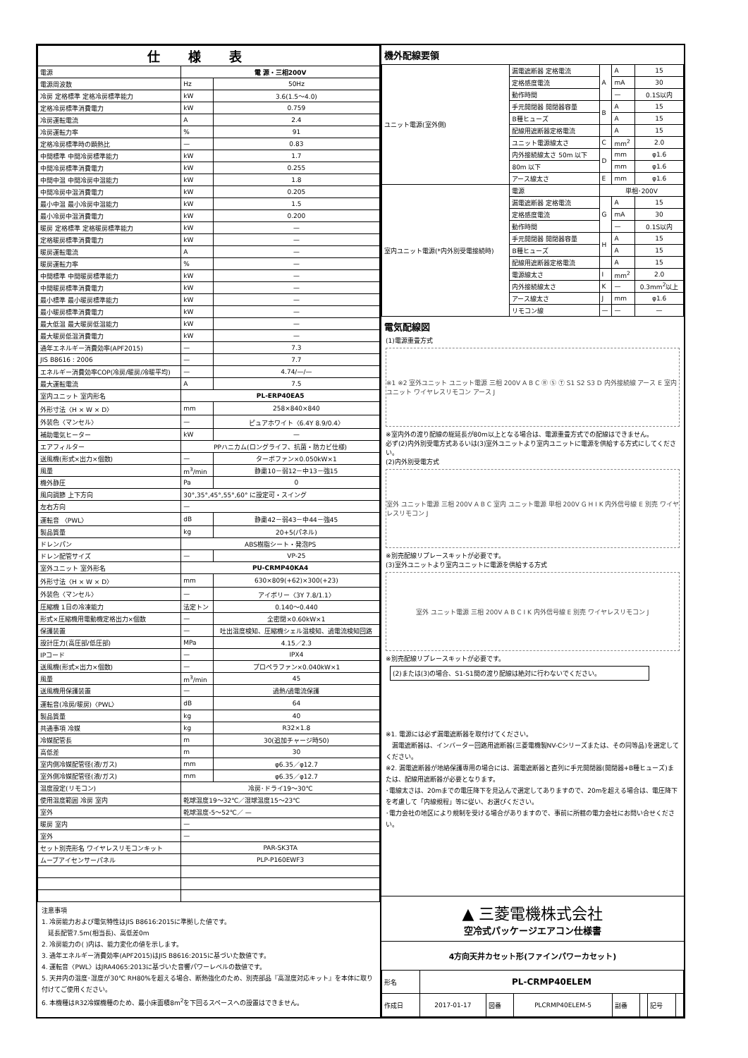| 仕様表 | | |
| --- | --- | --- |
| 電源 | 電 源・三相200V | |
| 電源周波数 | Hz | 50Hz |
| 冷房 定格標準 定格冷房標準能力 | kW | 3.6(1.5～4.0) |
| 定格冷房標準消費電力 | kW | 0.759 |
| 冷房運転電流 | A | 2.4 |
| 冷房運転力率 | % | 91 |
| 定格冷房標準時の顕熱比 | — | 0.83 |
| 中間標準 中間冷房標準能力 | kW | 1.7 |
| 中間冷房標準消費電力 | kW | 0.255 |
| 中間中温 中間冷房中温能力 | kW | 1.8 |
| 中間冷房中温消費電力 | kW | 0.205 |
| 最小中温 最小冷房中温能力 | kW | 1.5 |
| 最小冷房中温消費電力 | kW | 0.200 |
| 暖房 定格標準 定格暖房標準能力 | kW | — |
| 定格暖房標準消費電力 | kW | — |
| 暖房運転電流 | A | — |
| 暖房運転力率 | % | — |
| 中間標準 中間暖房標準能力 | kW | — |
| 中間暖房標準消費電力 | kW | — |
| 最小標準 最小暖房標準能力 | kW | — |
| 最小暖房標準消費電力 | kW | — |
| 最大低温 最大暖房低温能力 | kW | — |
| 最大暖房低温消費電力 | kW | — |
| 通年エネルギー消費効率(APF2015) | — | 7.3 |
| JIS B8616 : 2006 | — | 7.7 |
| エネルギー消費効率COP(冷房/暖房/冷暖平均) | — | 4.74/—/— |
| 最大運転電流 | A | 7.5 |
| 室内ユニット 室内形名 | PL-ERP40EA5 | |
| 外形寸法〈H × W × D〉 | mm | 258×840×840 |
| 外装色〈マンセル〉 | — | ピュアホワイト〈6.4Y 8.9/0.4〉 |
| 補助電気ヒーター | kW | — |
| エアフィルター | PPハニカム(ロングライフ、抗菌・防カビ仕様) | |
| 送風機(形式×出力×個数) | — | ターボファン×0.050kW×1 |
| 風量 | m<sup>3</sup>/min | 静粛10－弱12－中13－強15 |
| 機外静圧 | Pa | 0 |
| 風向調節 上下方向 | 30°,35°,45°,55°,60° に設定可・スイング | |
| 左右方向 | — | |
| 運転音 〈PWL〉 | dB | 静粛42－弱43－中44－強45 |
| 製品質量 | kg | 20+5(パネル) |
| ドレンパン | ABS樹脂シート・発泡PS | |
| ドレン配管サイズ | — | VP-25 |
| 室外ユニット 室外形名 | PU-CRMP40KA4 | |
| 外形寸法〈H × W × D〉 | mm | 630×809(+62)×300(+23) |
| 外装色〈マンセル〉 | — | アイボリー〈3Y 7.8/1.1〉 |
| 圧縮機 1日の冷凍能力 | 法定トン | 0.140～0.440 |
| 形式×圧縮機用電動機定格出力×個数 | — | 全密閉×0.60kW×1 |
| 保護装置 | — | 吐出温度検知、圧縮機シェル温検知、過電流検知回路 |
| 設計圧力(高圧部/低圧部) | MPa | 4.15／2.3 |
| IPコード | — | IPX4 |
| 送風機(形式×出力×個数) | — | プロペラファン×0.040kW×1 |
| 風量 | m<sup>3</sup>/min | 45 |
| 送風機用保護装置 | — | 過熱/過電流保護 |
| 運転音(冷房/暖房)〈PWL〉 | dB | 64 |
| 製品質量 | kg | 40 |
| 共通事項 冷媒 | kg | R32×1.8 |
| 冷媒配管長 | m | 30(追加チャージ時50) |
| 高低差 | m | 30 |
| 室内側冷媒配管径(液/ガス) | mm | φ6.35／φ12.7 |
| 室外側冷媒配管径(液/ガス) | mm | φ6.35／φ12.7 |
| 温度設定(リモコン) | 冷房･ドライ19～30℃ | |
| 使用温度範囲 冷房 室内 | 乾球温度19～32℃／湿球温度15～23℃ | |
| 室外 | 乾球温度-5～52℃／ — | |
| 暖房 室内 | — | |
| 室外 | — | |
| セット別売形名 ワイヤレスリモコンキット | PAR-SK3TA | |
| ムーブアイセンサーパネル | PLP-P160EWF3 | |
注意事項
1. 冷房能力および電気特性はJIS B8616:2015に準拠した値です。
　延長配管7.5m(相当長)、高低差0m
2. 冷房能力の( )内は、能力変化の値を示します。
3. 通年エネルギー消費効率(APF2015)はJIS B8616:2015に基づいた数値です。
4. 運転音〈PWL〉はJRA4065:2013に基づいた音響パワーレベルの数値です。
5. 天井内の温度･湿度が30℃ RH80%を超える場合、断熱強化のため、別売部品『高湿度対応キット』を本体に取り付けてご使用ください。
6. 本機種はR32冷媒機種のため、最小床面積8m<sup>2</sup>を下回るスペースへの設置はできません。
機外配線要領
| ユニット電源(室外側) | 漏電遮断器 定格電流 | A | A | 15 |
| | 定格感度電流 | | mA | 30 |
| | 動作時間 | | — | 0.1S以内 |
| | 手元開閉器 開閉器容量 | B | A | 15 |
| | B種ヒューズ | | A | 15 |
| | 配線用遮断器定格電流 | | A | 15 |
| | ユニット電源線太さ | C | mm<sup>2</sup> | 2.0 |
| | 内外接続線太さ 50m 以下 | D | mm | φ1.6 |
| | 80m 以下 | | mm | φ1.6 |
| | アース線太さ | E | mm | φ1.6 |
| 室内ユニット電源(*内外別受電接続時) | 電源 | 単相･200V | | |
| | 漏電遮断器 定格電流 | G | A | 15 |
| | 定格感度電流 | | mA | 30 |
| | 動作時間 | | — | 0.1S以内 |
| | 手元開閉器 開閉器容量 | H | A | 15 |
| | B種ヒューズ | | A | 15 |
| | 配線用遮断器定格電流 | | A | 15 |
| | 電源線太さ | I | mm<sup>2</sup> | 2.0 |
| | 内外接続線太さ | K | — | 0.3mm<sup>2</sup>以上 |
| | アース線太さ | J | mm | φ1.6 |
| | リモコン線 | — | — | — |
電気配線図
(1)電源重畳方式
※1 ※2 室外ユニット ユニット電源 三相 200V A B C Ⓡ Ⓢ Ⓣ S1 S2 S3 D 内外接続線 アース E 室内ユニット ワイヤレスリモコン アース J
※室内外の渡り配線の総延長が80m以上となる場合は、電源重畳方式での配線はできません。
必ず(2)内外別受電方式あるいは(3)室外ユニットより室内ユニットに電源を供給する方式にしてください。
(2)内外別受電方式
室外 ユニット電源 三相 200V A B C 室内 ユニット電源 単相 200V G H I K 内外信号線 E 別売 ワイヤレスリモコン J
※別売配線リプレースキットが必要です。
(3)室外ユニットより室内ユニットに電源を供給する方式
室外 ユニット電源 三相 200V A B C I K 内外信号線 E 別売 ワイヤレスリモコン J
※別売配線リプレースキットが必要です。
(2)または(3)の場合、S1-S1間の渡り配線は絶対に行わないでください。
※1. 電源には必ず漏電遮断器を取付けてください。
　漏電遮断器は、インバーター回路用遮断器(三菱電機製NV-Cシリーズまたは、その同等品)を選定してください。
※2. 漏電遮断器が地絡保護専用の場合には、漏電遮断器と直列に手元開閉器(開閉器+B種ヒューズ)または、配線用遮断器が必要となります。
･電線太さは、20mまでの電圧降下を見込んで選定してありますので、20mを超える場合は、電圧降下を考慮して「内線規程」等に従い、お選びください。
･電力会社の地区により規制を受ける場合がありますので、事前に所轄の電力会社にお問い合せください。
▲ 三菱電機株式会社
空冷式パッケージエアコン仕様書
4方向天井カセット形(ファインパワーカセット)
| 形名 | PL-CRMP40ELEM | | | | | | |
| 作成日 | 2017-01-17 | 図番 | PLCRMP40ELEM-5 | 副番 | | 記号 | |